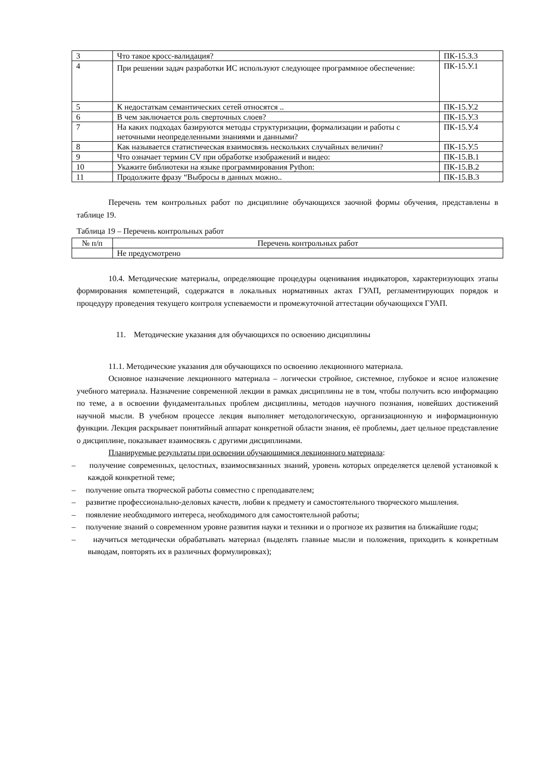| 3 | Что такое кросс-валидация? | ПК-15.З.3 |
| 4 | При решении задач разработки ИС используют следующее программное обеспечение: | ПК-15.У.1 |
| 5 | К недостаткам семантических сетей относятся .. | ПК-15.У.2 |
| 6 | В чем заключается роль сверточных слоев? | ПК-15.У.3 |
| 7 | На каких подходах базируются методы структуризации, формализации и работы с неточными неопределенными знаниями и данными? | ПК-15.У.4 |
| 8 | Как называется статистическая взаимосвязь нескольких случайных величин? | ПК-15.У.5 |
| 9 | Что означает термин CV при обработке изображений и видео: | ПК-15.В.1 |
| 10 | Укажите библиотеки на языке программирования Python: | ПК-15.В.2 |
| 11 | Продолжите фразу “Выбросы в данных можно.. | ПК-15.В.3 |
Перечень тем контрольных работ по дисциплине обучающихся заочной формы обучения, представлены в таблице 19.
Таблица 19 – Перечень контрольных работ
| № п/п | Перечень контрольных работ |
| --- | --- |
| | Не предусмотрено |
10.4. Методические материалы, определяющие процедуры оценивания индикаторов, характеризующих этапы формирования компетенций, содержатся в локальных нормативных актах ГУАП, регламентирующих порядок и процедуру проведения текущего контроля успеваемости и промежуточной аттестации обучающихся ГУАП.
11. Методические указания для обучающихся по освоению дисциплины
11.1. Методические указания для обучающихся по освоению лекционного материала.
Основное назначение лекционного материала – логически стройное, системное, глубокое и ясное изложение учебного материала. Назначение современной лекции в рамках дисциплины не в том, чтобы получить всю информацию по теме, а в освоении фундаментальных проблем дисциплины, методов научного познания, новейших достижений научной мысли. В учебном процессе лекция выполняет методологическую, организационную и информационную функции. Лекция раскрывает понятийный аппарат конкретной области знания, её проблемы, дает цельное представление о дисциплине, показывает взаимосвязь с другими дисциплинами.
Планируемые результаты при освоении обучающимися лекционного материала:
– получение современных, целостных, взаимосвязанных знаний, уровень которых определяется целевой установкой к каждой конкретной теме;
– получение опыта творческой работы совместно с преподавателем;
– развитие профессионально-деловых качеств, любви к предмету и самостоятельного творческого мышления.
– появление необходимого интереса, необходимого для самостоятельной работы;
– получение знаний о современном уровне развития науки и техники и о прогнозе их развития на ближайшие годы;
– научиться методически обрабатывать материал (выделять главные мысли и положения, приходить к конкретным выводам, повторять их в различных формулировках);